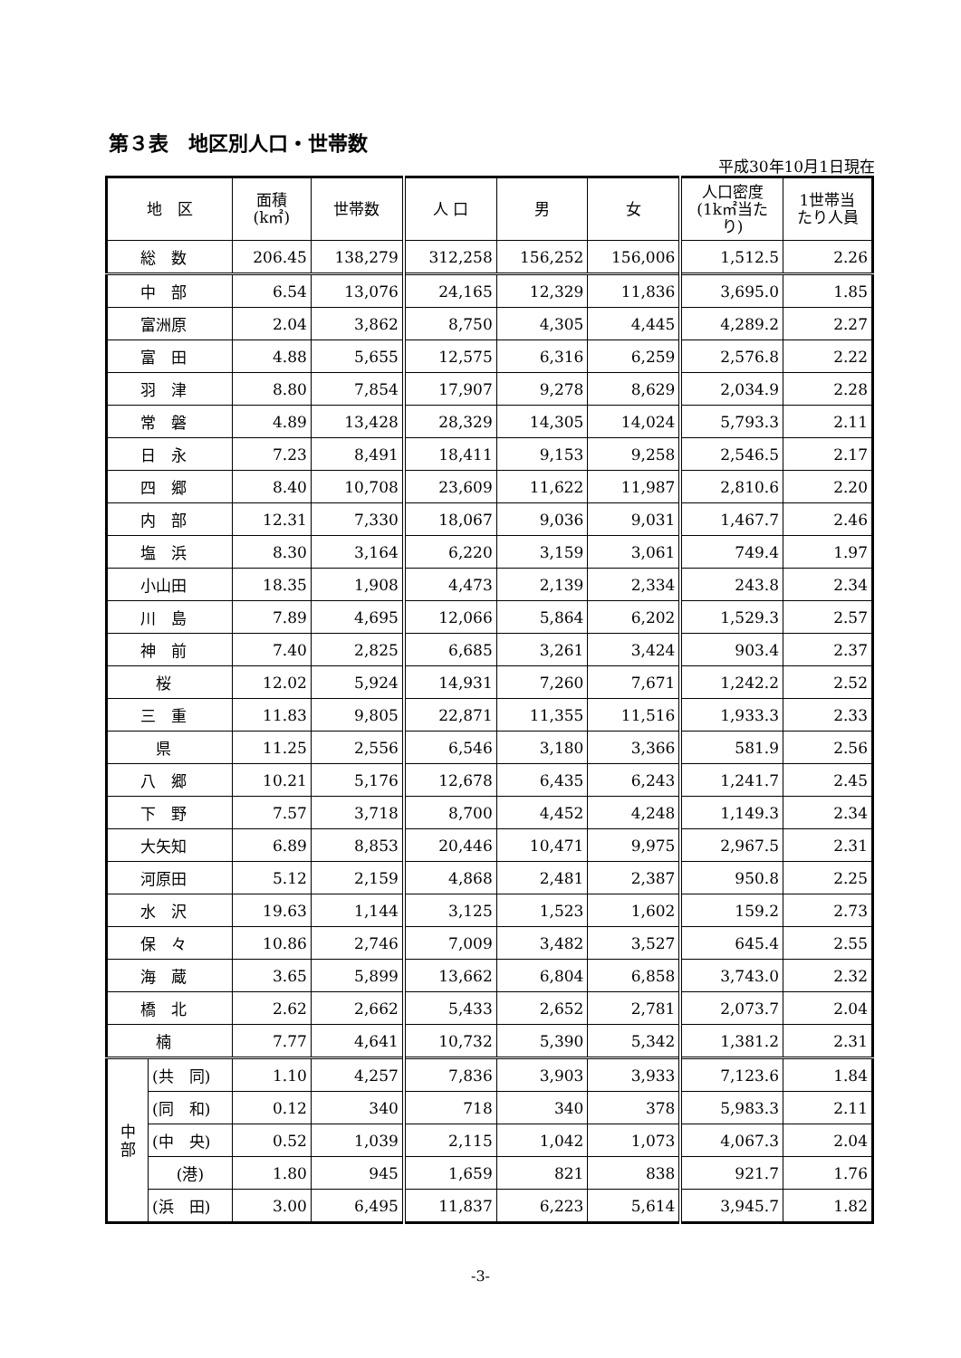第３表　地区別人口・世帯数
平成30年10月1日現在
| 地 区 | | 面積 (k㎡) | 世帯数 | 人 口 | 男 | 女 | 人口密度 (1k㎡当た り) | 1世帯当 たり人員 |
| --- | --- | --- | --- | --- | --- | --- | --- | --- |
| 総 数 | | 206.45 | 138,279 | 312,258 | 156,252 | 156,006 | 1,512.5 | 2.26 |
| 中 部 | | 6.54 | 13,076 | 24,165 | 12,329 | 11,836 | 3,695.0 | 1.85 |
| 富洲原 | | 2.04 | 3,862 | 8,750 | 4,305 | 4,445 | 4,289.2 | 2.27 |
| 富 田 | | 4.88 | 5,655 | 12,575 | 6,316 | 6,259 | 2,576.8 | 2.22 |
| 羽 津 | | 8.80 | 7,854 | 17,907 | 9,278 | 8,629 | 2,034.9 | 2.28 |
| 常 磐 | | 4.89 | 13,428 | 28,329 | 14,305 | 14,024 | 5,793.3 | 2.11 |
| 日 永 | | 7.23 | 8,491 | 18,411 | 9,153 | 9,258 | 2,546.5 | 2.17 |
| 四 郷 | | 8.40 | 10,708 | 23,609 | 11,622 | 11,987 | 2,810.6 | 2.20 |
| 内 部 | | 12.31 | 7,330 | 18,067 | 9,036 | 9,031 | 1,467.7 | 2.46 |
| 塩 浜 | | 8.30 | 3,164 | 6,220 | 3,159 | 3,061 | 749.4 | 1.97 |
| 小山田 | | 18.35 | 1,908 | 4,473 | 2,139 | 2,334 | 243.8 | 2.34 |
| 川 島 | | 7.89 | 4,695 | 12,066 | 5,864 | 6,202 | 1,529.3 | 2.57 |
| 神 前 | | 7.40 | 2,825 | 6,685 | 3,261 | 3,424 | 903.4 | 2.37 |
| 桜 | | 12.02 | 5,924 | 14,931 | 7,260 | 7,671 | 1,242.2 | 2.52 |
| 三 重 | | 11.83 | 9,805 | 22,871 | 11,355 | 11,516 | 1,933.3 | 2.33 |
| 県 | | 11.25 | 2,556 | 6,546 | 3,180 | 3,366 | 581.9 | 2.56 |
| 八 郷 | | 10.21 | 5,176 | 12,678 | 6,435 | 6,243 | 1,241.7 | 2.45 |
| 下 野 | | 7.57 | 3,718 | 8,700 | 4,452 | 4,248 | 1,149.3 | 2.34 |
| 大矢知 | | 6.89 | 8,853 | 20,446 | 10,471 | 9,975 | 2,967.5 | 2.31 |
| 河原田 | | 5.12 | 2,159 | 4,868 | 2,481 | 2,387 | 950.8 | 2.25 |
| 水 沢 | | 19.63 | 1,144 | 3,125 | 1,523 | 1,602 | 159.2 | 2.73 |
| 保 々 | | 10.86 | 2,746 | 7,009 | 3,482 | 3,527 | 645.4 | 2.55 |
| 海 蔵 | | 3.65 | 5,899 | 13,662 | 6,804 | 6,858 | 3,743.0 | 2.32 |
| 橋 北 | | 2.62 | 2,662 | 5,433 | 2,652 | 2,781 | 2,073.7 | 2.04 |
| 楠 | | 7.77 | 4,641 | 10,732 | 5,390 | 5,342 | 1,381.2 | 2.31 |
| 中 部 | (共 同) | 1.10 | 4,257 | 7,836 | 3,903 | 3,933 | 7,123.6 | 1.84 |
| | (同 和) | 0.12 | 340 | 718 | 340 | 378 | 5,983.3 | 2.11 |
| | (中 央) | 0.52 | 1,039 | 2,115 | 1,042 | 1,073 | 4,067.3 | 2.04 |
| | (港) | 1.80 | 945 | 1,659 | 821 | 838 | 921.7 | 1.76 |
| | (浜 田) | 3.00 | 6,495 | 11,837 | 6,223 | 5,614 | 3,945.7 | 1.82 |
-3-